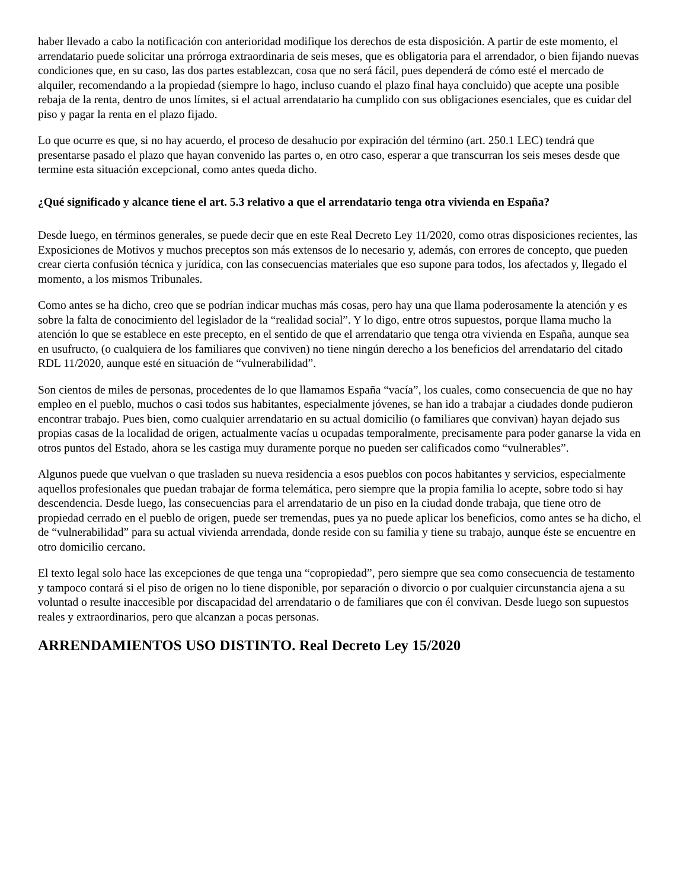haber llevado a cabo la notificación con anterioridad modifique los derechos de esta disposición. A partir de este momento, el arrendatario puede solicitar una prórroga extraordinaria de seis meses, que es obligatoria para el arrendador, o bien fijando nuevas condiciones que, en su caso, las dos partes establezcan, cosa que no será fácil, pues dependerá de cómo esté el mercado de alquiler, recomendando a la propiedad (siempre lo hago, incluso cuando el plazo final haya concluido) que acepte una posible rebaja de la renta, dentro de unos límites, si el actual arrendatario ha cumplido con sus obligaciones esenciales, que es cuidar del piso y pagar la renta en el plazo fijado.
Lo que ocurre es que, si no hay acuerdo, el proceso de desahucio por expiración del término (art. 250.1 LEC) tendrá que presentarse pasado el plazo que hayan convenido las partes o, en otro caso, esperar a que transcurran los seis meses desde que termine esta situación excepcional, como antes queda dicho.
¿Qué significado y alcance tiene el art. 5.3 relativo a que el arrendatario tenga otra vivienda en España?
Desde luego, en términos generales, se puede decir que en este Real Decreto Ley 11/2020, como otras disposiciones recientes, las Exposiciones de Motivos y muchos preceptos son más extensos de lo necesario y, además, con errores de concepto, que pueden crear cierta confusión técnica y jurídica, con las consecuencias materiales que eso supone para todos, los afectados y, llegado el momento, a los mismos Tribunales.
Como antes se ha dicho, creo que se podrían indicar muchas más cosas, pero hay una que llama poderosamente la atención y es sobre la falta de conocimiento del legislador de la “realidad social”. Y lo digo, entre otros supuestos, porque llama mucho la atención lo que se establece en este precepto, en el sentido de que el arrendatario que tenga otra vivienda en España, aunque sea en usufructo, (o cualquiera de los familiares que conviven) no tiene ningún derecho a los beneficios del arrendatario del citado RDL 11/2020, aunque esté en situación de “vulnerabilidad”.
Son cientos de miles de personas, procedentes de lo que llamamos España “vacía”, los cuales, como consecuencia de que no hay empleo en el pueblo, muchos o casi todos sus habitantes, especialmente jóvenes, se han ido a trabajar a ciudades donde pudieron encontrar trabajo. Pues bien, como cualquier arrendatario en su actual domicilio (o familiares que convivan) hayan dejado sus propias casas de la localidad de origen, actualmente vacías u ocupadas temporalmente, precisamente para poder ganarse la vida en otros puntos del Estado, ahora se les castiga muy duramente porque no pueden ser calificados como “vulnerables”.
Algunos puede que vuelvan o que trasladen su nueva residencia a esos pueblos con pocos habitantes y servicios, especialmente aquellos profesionales que puedan trabajar de forma telemática, pero siempre que la propia familia lo acepte, sobre todo si hay descendencia. Desde luego, las consecuencias para el arrendatario de un piso en la ciudad donde trabaja, que tiene otro de propiedad cerrado en el pueblo de origen, puede ser tremendas, pues ya no puede aplicar los beneficios, como antes se ha dicho, el de “vulnerabilidad” para su actual vivienda arrendada, donde reside con su familia y tiene su trabajo, aunque éste se encuentre en otro domicilio cercano.
El texto legal solo hace las excepciones de que tenga una “copropiedad”, pero siempre que sea como consecuencia de testamento y tampoco contará si el piso de origen no lo tiene disponible, por separación o divorcio o por cualquier circunstancia ajena a su voluntad o resulte inaccesible por discapacidad del arrendatario o de familiares que con él convivan. Desde luego son supuestos reales y extraordinarios, pero que alcanzan a pocas personas.
ARRENDAMIENTOS USO DISTINTO. Real Decreto Ley 15/2020